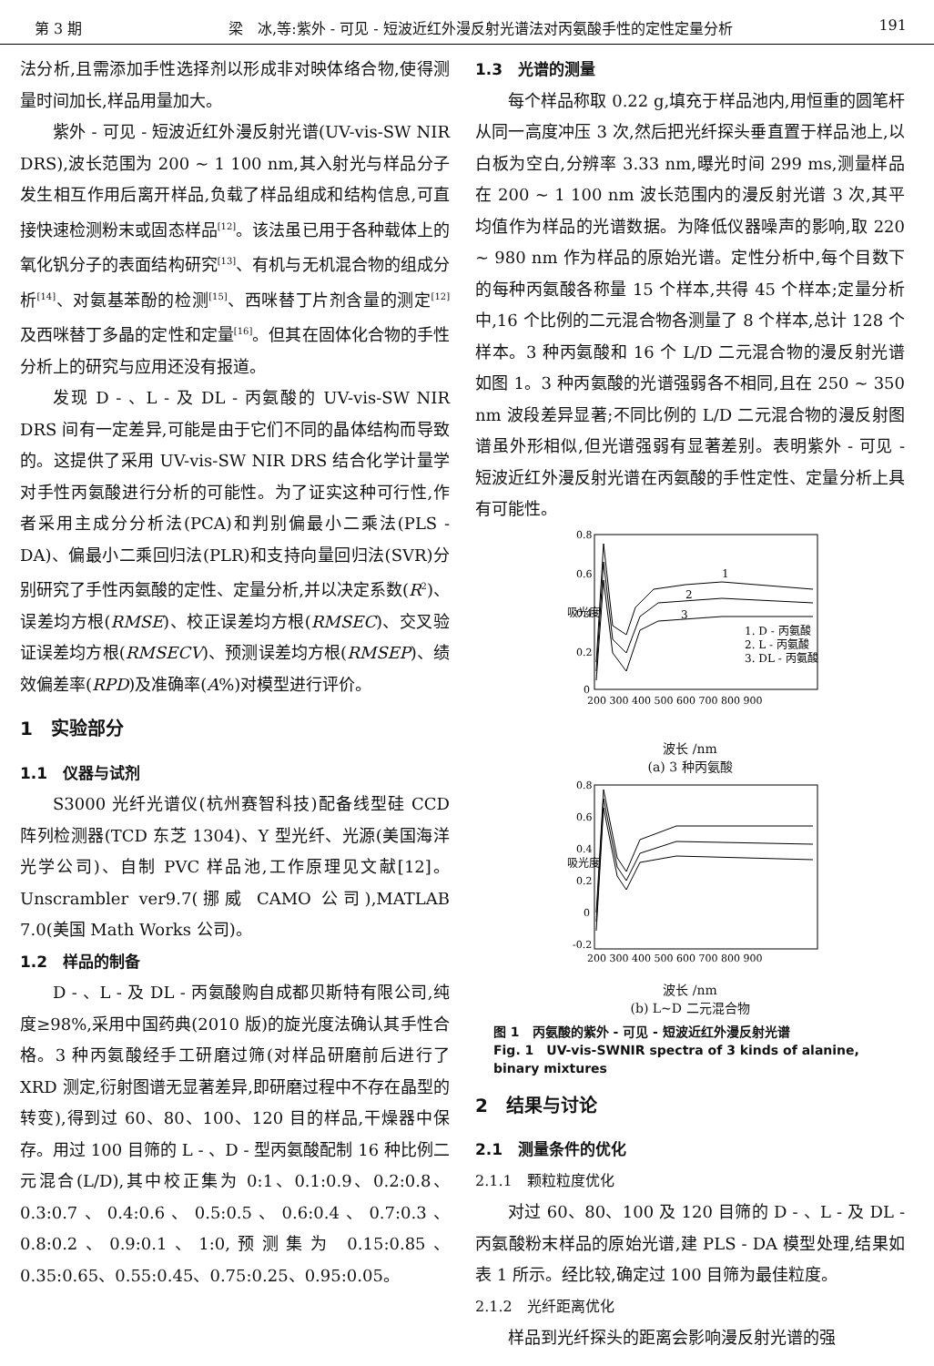第 3 期 梁　冰,等:紫外 - 可见 - 短波近红外漫反射光谱法对丙氨酸手性的定性定量分析 191
法分析,且需添加手性选择剂以形成非对映体络合物,使得测量时间加长,样品用量加大。
紫外 - 可见 - 短波近红外漫反射光谱(UV-vis-SW NIR DRS),波长范围为 200 ~ 1 100 nm,其入射光与样品分子发生相互作用后离开样品,负载了样品组成和结构信息,可直接快速检测粉末或固态样品<sup>[12]</sup>。该法虽已用于各种载体上的氧化钒分子的表面结构研究<sup>[13]</sup>、有机与无机混合物的组成分析<sup>[14]</sup>、对氨基苯酚的检测<sup>[15]</sup>、西咪替丁片剂含量的测定<sup>[12]</sup>及西咪替丁多晶的定性和定量<sup>[16]</sup>。但其在固体化合物的手性分析上的研究与应用还没有报道。
发现 D - 、L - 及 DL - 丙氨酸的 UV-vis-SW NIR DRS 间有一定差异,可能是由于它们不同的晶体结构而导致的。这提供了采用 UV-vis-SW NIR DRS 结合化学计量学对手性丙氨酸进行分析的可能性。为了证实这种可行性,作者采用主成分分析法(PCA)和判别偏最小二乘法(PLS - DA)、偏最小二乘回归法(PLR)和支持向量回归法(SVR)分别研究了手性丙氨酸的定性、定量分析,并以决定系数(R<sup>2</sup>)、误差均方根(RMSE)、校正误差均方根(RMSEC)、交叉验证误差均方根(RMSECV)、预测误差均方根(RMSEP)、绩效偏差率(RPD)及准确率(A%)对模型进行评价。
1　实验部分
1.1　仪器与试剂
S3000 光纤光谱仪(杭州赛智科技)配备线型硅 CCD 阵列检测器(TCD 东芝 1304)、Y 型光纤、光源(美国海洋光学公司)、自制 PVC 样品池,工作原理见文献[12]。Unscrambler ver9.7(挪威 CAMO 公司),MATLAB 7.0(美国 Math Works 公司)。
1.2　样品的制备
D - 、L - 及 DL - 丙氨酸购自成都贝斯特有限公司,纯度≥98%,采用中国药典(2010 版)的旋光度法确认其手性合格。3 种丙氨酸经手工研磨过筛(对样品研磨前后进行了 XRD 测定,衍射图谱无显著差异,即研磨过程中不存在晶型的转变),得到过 60、80、100、120 目的样品,干燥器中保存。用过 100 目筛的 L - 、D - 型丙氨酸配制 16 种比例二元混合(L/D),其中校正集为 0:1、0.1:0.9、0.2:0.8、0.3:0.7、0.4:0.6、0.5:0.5、0.6:0.4、0.7:0.3、0.8:0.2、0.9:0.1、1:0,预测集为 0.15:0.85、0.35:0.65、0.55:0.45、0.75:0.25、0.95:0.05。
1.3　光谱的测量
每个样品称取 0.22 g,填充于样品池内,用恒重的圆笔杆从同一高度冲压 3 次,然后把光纤探头垂直置于样品池上,以白板为空白,分辨率 3.33 nm,曝光时间 299 ms,测量样品在 200 ~ 1 100 nm 波长范围内的漫反射光谱 3 次,其平均值作为样品的光谱数据。为降低仪器噪声的影响,取 220 ~ 980 nm 作为样品的原始光谱。定性分析中,每个目数下的每种丙氨酸各称量 15 个样本,共得 45 个样本;定量分析中,16 个比例的二元混合物各测量了 8 个样本,总计 128 个样本。3 种丙氨酸和 16 个 L/D 二元混合物的漫反射光谱如图 1。3 种丙氨酸的光谱强弱各不相同,且在 250 ~ 350 nm 波段差异显著;不同比例的 L/D 二元混合物的漫反射图谱虽外形相似,但光谱强弱有显著差别。表明紫外 - 可见 - 短波近红外漫反射光谱在丙氨酸的手性定性、定量分析上具有可能性。
吸光度
0.8
0.6
0.4
0.2
0
1
2
3
1. D - 丙氨酸
2. L - 丙氨酸
3. DL - 丙氨酸
200 300 400 500 600 700 800 900
波长 /nm
(a) 3 种丙氨酸
吸光度
0.8
0.6
0.4
0.2
0
-0.2
200 300 400 500 600 700 800 900
波长 /nm
(b) L~D 二元混合物
图 1　丙氨酸的紫外 - 可见 - 短波近红外漫反射光谱
Fig. 1　UV-vis-SWNIR spectra of 3 kinds of alanine, binary mixtures
2　结果与讨论
2.1　测量条件的优化
2.1.1　颗粒粒度优化
对过 60、80、100 及 120 目筛的 D - 、L - 及 DL - 丙氨酸粉末样品的原始光谱,建 PLS - DA 模型处理,结果如表 1 所示。经比较,确定过 100 目筛为最佳粒度。
2.1.2　光纤距离优化
样品到光纤探头的距离会影响漫反射光谱的强